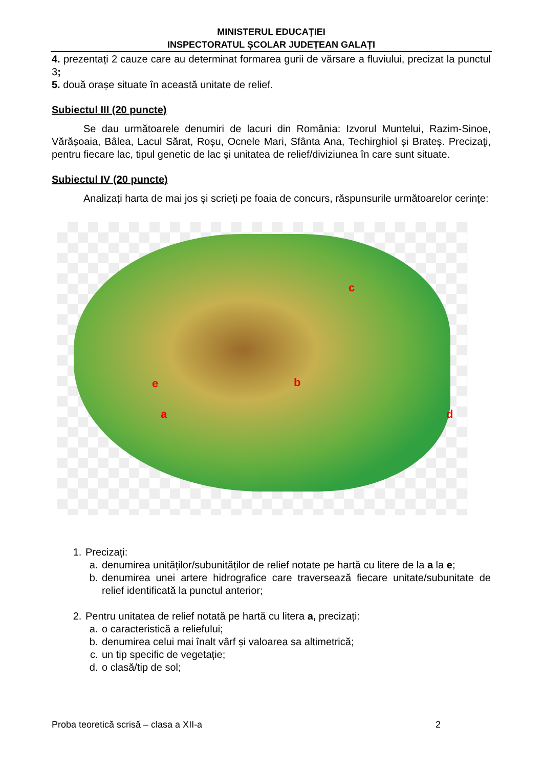MINISTERUL EDUCAŢIEI
INSPECTORATUL ȘCOLAR JUDEȚEAN GALAȚI
4. prezentați 2 cauze care au determinat formarea gurii de vărsare a fluviului, precizat la punctul 3;
5. două orașe situate în această unitate de relief.
Subiectul III (20 puncte)
Se dau următoarele denumiri de lacuri din România: Izvorul Muntelui, Razim-Sinoe, Vărășoaia, Bâlea, Lacul Sărat, Roșu, Ocnele Mari, Sfânta Ana, Techirghiol și Brateș. Precizaţi, pentru fiecare lac, tipul genetic de lac și unitatea de relief/diviziunea în care sunt situate.
Subiectul IV (20 puncte)
Analizați harta de mai jos și scrieți pe foaia de concurs, răspunsurile următoarelor cerințe:
c
b e
a d
1. Precizați:
a. denumirea unităților/subunităților de relief notate pe hartă cu litere de la a la e;
b. denumirea unei artere hidrografice care traversează fiecare unitate/subunitate de relief identificată la punctul anterior;
2. Pentru unitatea de relief notată pe hartă cu litera a, precizați:
a. o caracteristică a reliefului;
b. denumirea celui mai înalt vârf și valoarea sa altimetrică;
c. un tip specific de vegetație;
d. o clasă/tip de sol;
Proba teoretică scrisă – clasa a XII-a 2